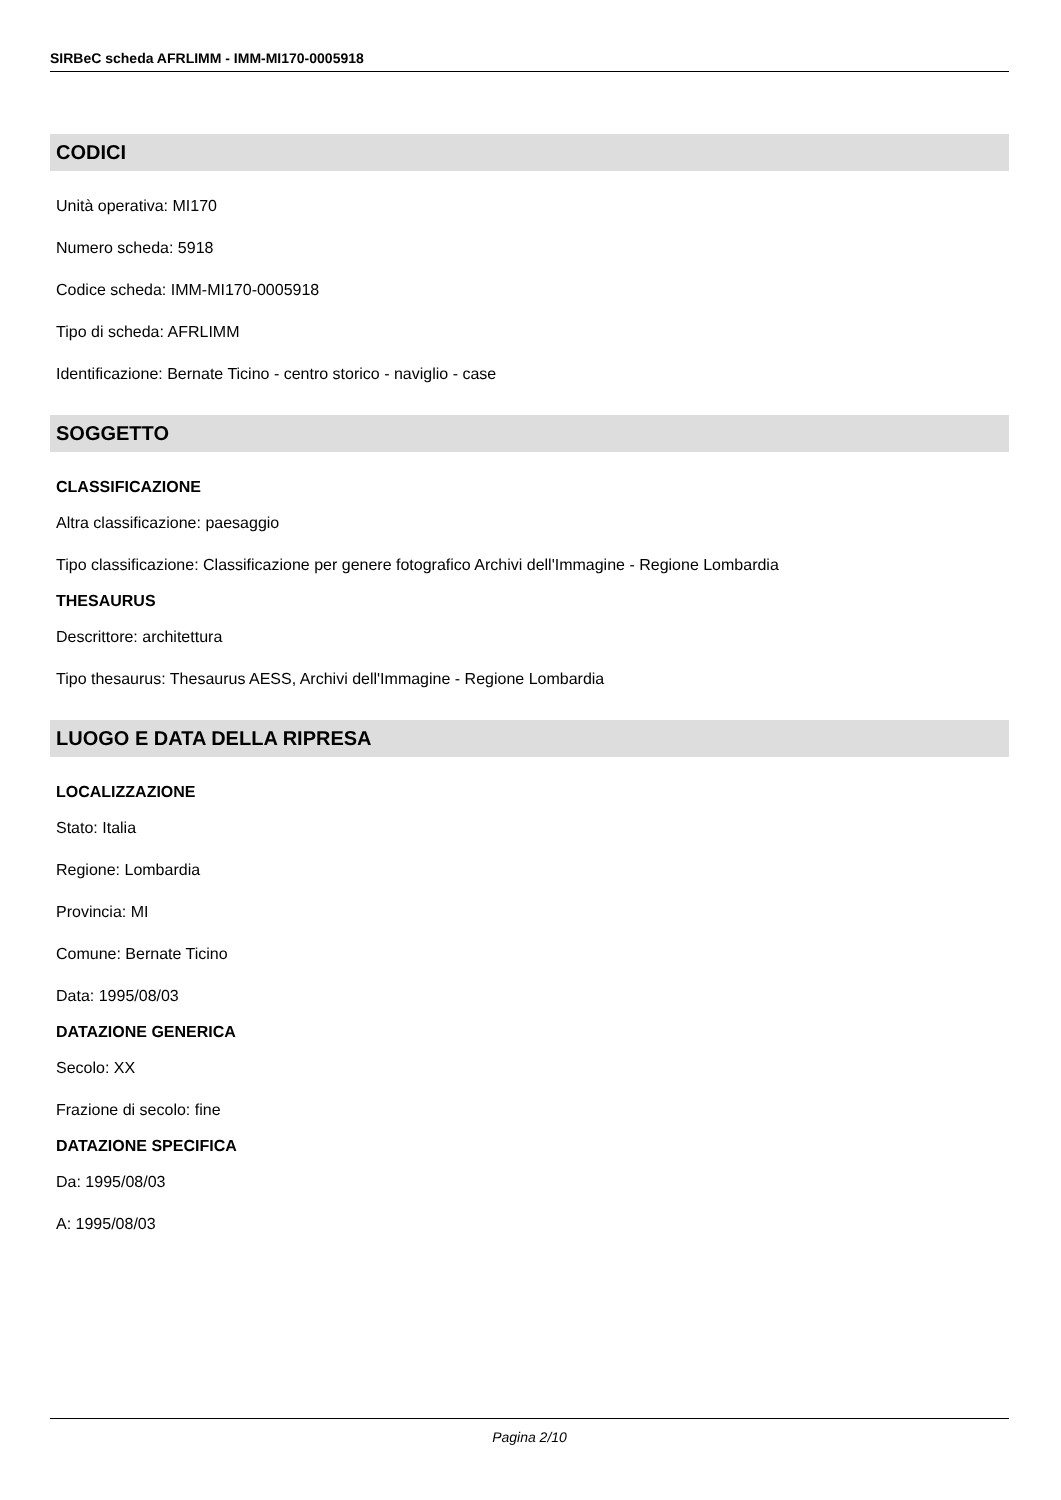SIRBeC scheda AFRLIMM - IMM-MI170-0005918
CODICI
Unità operativa: MI170
Numero scheda: 5918
Codice scheda: IMM-MI170-0005918
Tipo di scheda: AFRLIMM
Identificazione: Bernate Ticino - centro storico - naviglio - case
SOGGETTO
CLASSIFICAZIONE
Altra classificazione: paesaggio
Tipo classificazione: Classificazione per genere fotografico Archivi dell'Immagine - Regione Lombardia
THESAURUS
Descrittore: architettura
Tipo thesaurus: Thesaurus AESS, Archivi dell'Immagine - Regione Lombardia
LUOGO E DATA DELLA RIPRESA
LOCALIZZAZIONE
Stato: Italia
Regione: Lombardia
Provincia: MI
Comune: Bernate Ticino
Data: 1995/08/03
DATAZIONE GENERICA
Secolo: XX
Frazione di secolo: fine
DATAZIONE SPECIFICA
Da: 1995/08/03
A: 1995/08/03
Pagina 2/10